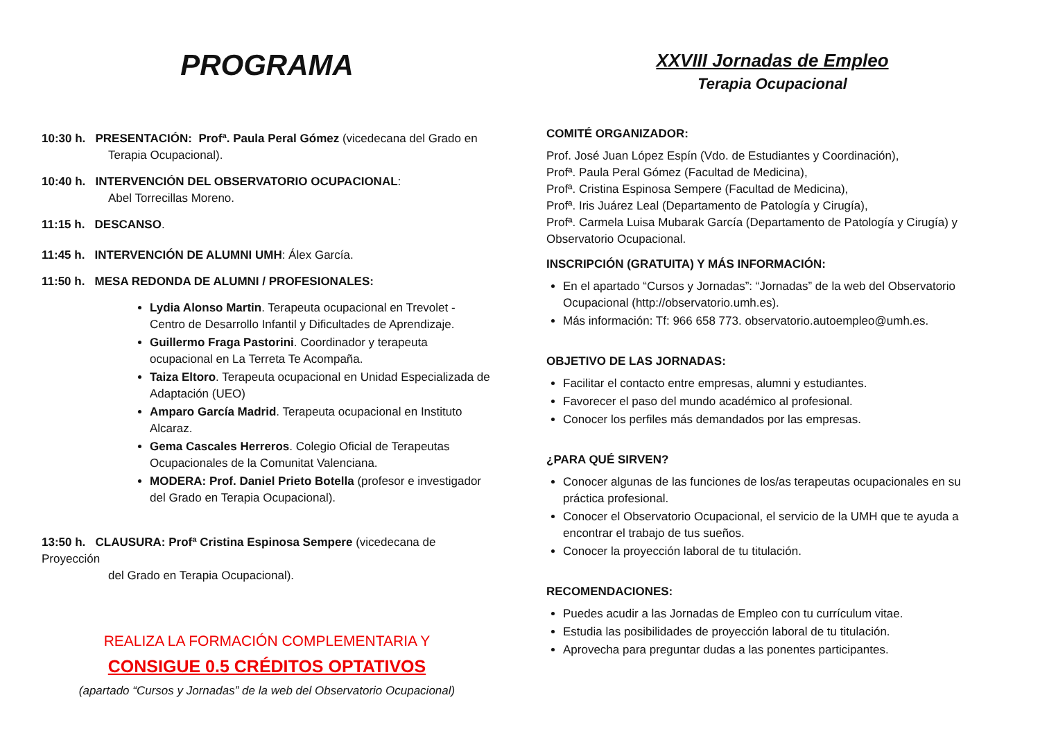PROGRAMA
10:30 h. PRESENTACIÓN: Profª. Paula Peral Gómez (vicedecana del Grado en
Terapia Ocupacional).
10:40 h. INTERVENCIÓN DEL OBSERVATORIO OCUPACIONAL:
Abel Torrecillas Moreno.
11:15 h. DESCANSO.
11:45 h. INTERVENCIÓN DE ALUMNI UMH: Álex García.
11:50 h. MESA REDONDA DE ALUMNI / PROFESIONALES:
Lydia Alonso Martin. Terapeuta ocupacional en Trevolet - Centro de Desarrollo Infantil y Dificultades de Aprendizaje.
Guillermo Fraga Pastorini. Coordinador y terapeuta ocupacional en La Terreta Te Acompaña.
Taiza Eltoro. Terapeuta ocupacional en Unidad Especializada de Adaptación (UEO)
Amparo García Madrid. Terapeuta ocupacional en Instituto Alcaraz.
Gema Cascales Herreros. Colegio Oficial de Terapeutas Ocupacionales de la Comunitat Valenciana.
MODERA: Prof. Daniel Prieto Botella (profesor e investigador del Grado en Terapia Ocupacional).
13:50 h. CLAUSURA: Profª Cristina Espinosa Sempere (vicedecana de Proyección
del Grado en Terapia Ocupacional).
REALIZA LA FORMACIÓN COMPLEMENTARIA Y
CONSIGUE 0.5 CRÉDITOS OPTATIVOS
(apartado “Cursos y Jornadas” de la web del Observatorio Ocupacional)
XXVIII Jornadas de Empleo
Terapia Ocupacional
COMITÉ ORGANIZADOR:
Prof. José Juan López Espín (Vdo. de Estudiantes y Coordinación),
Profª. Paula Peral Gómez (Facultad de Medicina),
Profª. Cristina Espinosa Sempere (Facultad de Medicina),
Profª. Iris Juárez Leal (Departamento de Patología y Cirugía),
Profª. Carmela Luisa Mubarak García (Departamento de Patología y Cirugía) y Observatorio Ocupacional.
INSCRIPCIÓN (GRATUITA) Y MÁS INFORMACIÓN:
En el apartado “Cursos y Jornadas”: “Jornadas” de la web del Observatorio Ocupacional (http://observatorio.umh.es).
Más información: Tf: 966 658 773. observatorio.autoempleo@umh.es.
OBJETIVO DE LAS JORNADAS:
Facilitar el contacto entre empresas, alumni y estudiantes.
Favorecer el paso del mundo académico al profesional.
Conocer los perfiles más demandados por las empresas.
¿PARA QUÉ SIRVEN?
Conocer algunas de las funciones de los/as terapeutas ocupacionales en su práctica profesional.
Conocer el Observatorio Ocupacional, el servicio de la UMH que te ayuda a encontrar el trabajo de tus sueños.
Conocer la proyección laboral de tu titulación.
RECOMENDACIONES:
Puedes acudir a las Jornadas de Empleo con tu currículum vitae.
Estudia las posibilidades de proyección laboral de tu titulación.
Aprovecha para preguntar dudas a las ponentes participantes.